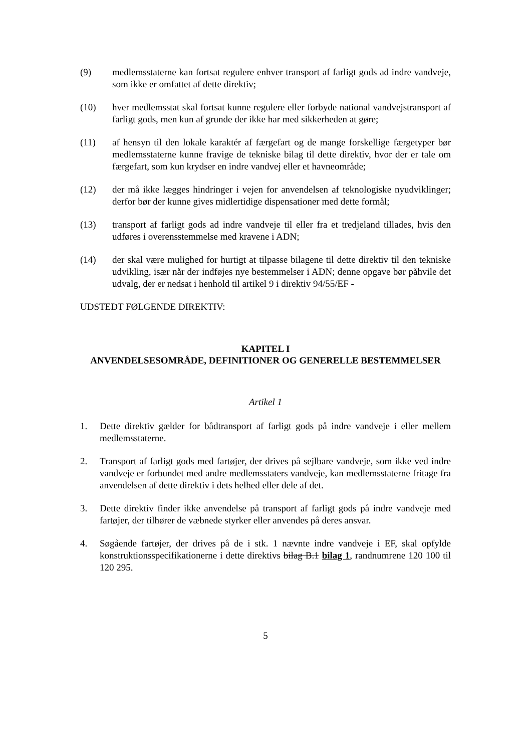(9) medlemsstaterne kan fortsat regulere enhver transport af farligt gods ad indre vandveje, som ikke er omfattet af dette direktiv;
(10) hver medlemsstat skal fortsat kunne regulere eller forbyde national vandvejstransport af farligt gods, men kun af grunde der ikke har med sikkerheden at gøre;
(11) af hensyn til den lokale karaktér af færgefart og de mange forskellige færgetyper bør medlemsstaterne kunne fravige de tekniske bilag til dette direktiv, hvor der er tale om færgefart, som kun krydser en indre vandvej eller et havneområde;
(12) der må ikke lægges hindringer i vejen for anvendelsen af teknologiske nyudviklinger; derfor bør der kunne gives midlertidige dispensationer med dette formål;
(13) transport af farligt gods ad indre vandveje til eller fra et tredjeland tillades, hvis den udføres i overensstemmelse med kravene i ADN;
(14) der skal være mulighed for hurtigt at tilpasse bilagene til dette direktiv til den tekniske udvikling, især når der indføjes nye bestemmelser i ADN; denne opgave bør påhvile det udvalg, der er nedsat i henhold til artikel 9 i direktiv 94/55/EF -
UDSTEDT FØLGENDE DIREKTIV:
KAPITEL I
ANVENDELSESOMRÅDE, DEFINITIONER OG GENERELLE BESTEMMELSER
Artikel 1
1. Dette direktiv gælder for bådtransport af farligt gods på indre vandveje i eller mellem medlemsstaterne.
2. Transport af farligt gods med fartøjer, der drives på sejlbare vandveje, som ikke ved indre vandveje er forbundet med andre medlemsstaters vandveje, kan medlemsstaterne fritage fra anvendelsen af dette direktiv i dets helhed eller dele af det.
3. Dette direktiv finder ikke anvendelse på transport af farligt gods på indre vandveje med fartøjer, der tilhører de væbnede styrker eller anvendes på deres ansvar.
4. Søgående fartøjer, der drives på de i stk. 1 nævnte indre vandveje i EF, skal opfylde konstruktionsspecifikationerne i dette direktivs bilag B.1 bilag 1, randnumrene 120 100 til 120 295.
5